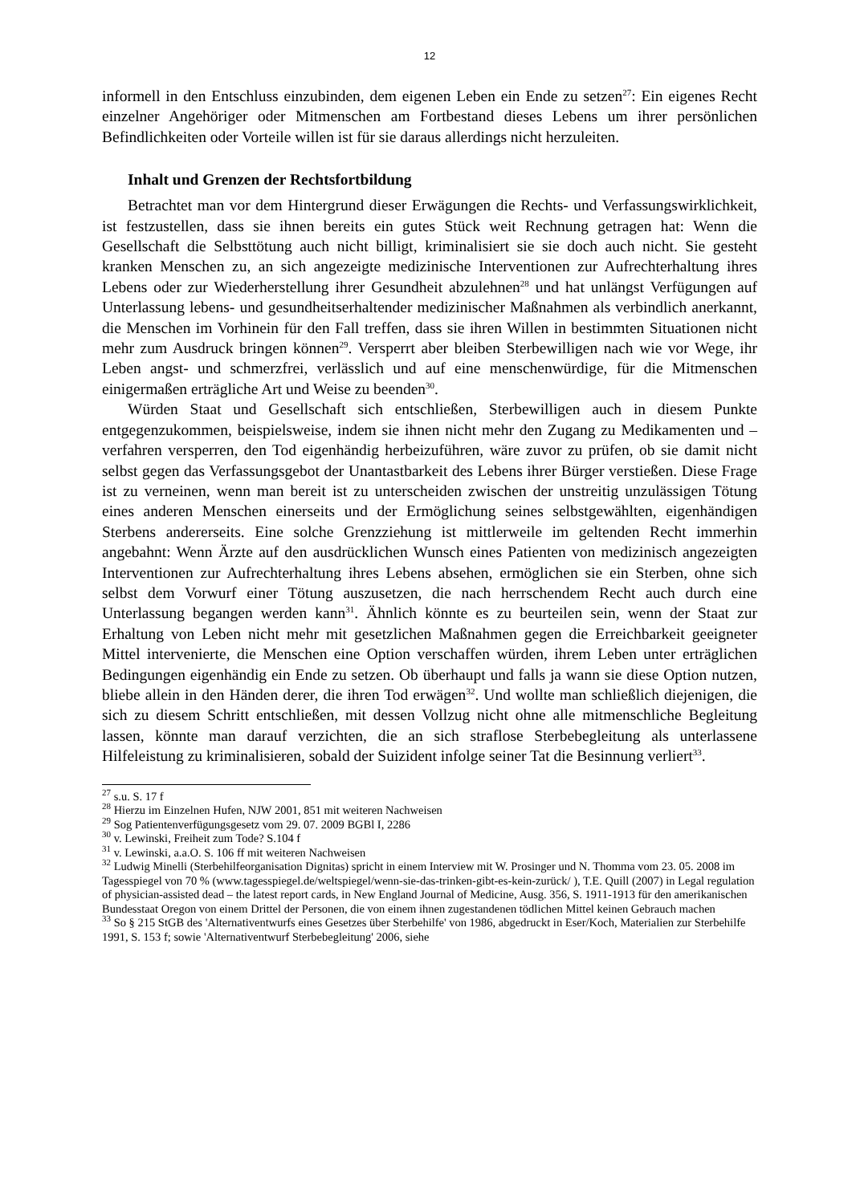12
informell in den Entschluss einzubinden, dem eigenen Leben ein Ende zu setzen<sup>27</sup>: Ein eigenes Recht einzelner Angehöriger oder Mitmenschen am Fortbestand dieses Lebens um ihrer persönlichen Befindlichkeiten oder Vorteile willen ist für sie daraus allerdings nicht herzuleiten.
Inhalt und Grenzen der Rechtsfortbildung
Betrachtet man vor dem Hintergrund dieser Erwägungen die Rechts- und Verfassungswirklichkeit, ist festzustellen, dass sie ihnen bereits ein gutes Stück weit Rechnung getragen hat: Wenn die Gesellschaft die Selbsttötung auch nicht billigt, kriminalisiert sie sie doch auch nicht. Sie gesteht kranken Menschen zu, an sich angezeigte medizinische Interventionen zur Aufrechterhaltung ihres Lebens oder zur Wiederherstellung ihrer Gesundheit abzulehnen<sup>28</sup> und hat unlängst Verfügungen auf Unterlassung lebens- und gesundheitserhaltender medizinischer Maßnahmen als verbindlich anerkannt, die Menschen im Vorhinein für den Fall treffen, dass sie ihren Willen in bestimmten Situationen nicht mehr zum Ausdruck bringen können<sup>29</sup>. Versperrt aber bleiben Sterbewilligen nach wie vor Wege, ihr Leben angst- und schmerzfrei, verlässlich und auf eine menschenwürdige, für die Mitmenschen einigermaßen erträgliche Art und Weise zu beenden<sup>30</sup>.
Würden Staat und Gesellschaft sich entschließen, Sterbewilligen auch in diesem Punkte entgegenzukommen, beispielsweise, indem sie ihnen nicht mehr den Zugang zu Medikamenten und –verfahren versperren, den Tod eigenhändig herbeizuführen, wäre zuvor zu prüfen, ob sie damit nicht selbst gegen das Verfassungsgebot der Unantastbarkeit des Lebens ihrer Bürger verstießen. Diese Frage ist zu verneinen, wenn man bereit ist zu unterscheiden zwischen der unstreitig unzulässigen Tötung eines anderen Menschen einerseits und der Ermöglichung seines selbstgewählten, eigenhändigen Sterbens andererseits. Eine solche Grenzziehung ist mittlerweile im geltenden Recht immerhin angebahnt: Wenn Ärzte auf den ausdrücklichen Wunsch eines Patienten von medizinisch angezeigten Interventionen zur Aufrechterhaltung ihres Lebens absehen, ermöglichen sie ein Sterben, ohne sich selbst dem Vorwurf einer Tötung auszusetzen, die nach herrschendem Recht auch durch eine Unterlassung begangen werden kann<sup>31</sup>. Ähnlich könnte es zu beurteilen sein, wenn der Staat zur Erhaltung von Leben nicht mehr mit gesetzlichen Maßnahmen gegen die Erreichbarkeit geeigneter Mittel intervenierte, die Menschen eine Option verschaffen würden, ihrem Leben unter erträglichen Bedingungen eigenhändig ein Ende zu setzen. Ob überhaupt und falls ja wann sie diese Option nutzen, bliebe allein in den Händen derer, die ihren Tod erwägen<sup>32</sup>. Und wollte man schließlich diejenigen, die sich zu diesem Schritt entschließen, mit dessen Vollzug nicht ohne alle mitmenschliche Begleitung lassen, könnte man darauf verzichten, die an sich straflose Sterbebegleitung als unterlassene Hilfeleistung zu kriminalisieren, sobald der Suizident infolge seiner Tat die Besinnung verliert<sup>33</sup>.
<sup>27</sup> s.u. S. 17 f
<sup>28</sup> Hierzu im Einzelnen Hufen, NJW 2001, 851 mit weiteren Nachweisen
<sup>29</sup> Sog Patientenverfügungsgesetz vom 29. 07. 2009 BGBl I, 2286
<sup>30</sup> v. Lewinski, Freiheit zum Tode? S.104 f
<sup>31</sup> v. Lewinski, a.a.O. S. 106 ff mit weiteren Nachweisen
<sup>32</sup> Ludwig Minelli (Sterbehilfeorganisation Dignitas) spricht in einem Interview mit W. Prosinger und N. Thomma vom 23. 05. 2008 im Tagesspiegel von 70 % (www.tagesspiegel.de/weltspiegel/wenn-sie-das-trinken-gibt-es-kein-zurück/ ), T.E. Quill (2007) in Legal regulation of physician-assisted dead – the latest report cards, in New England Journal of Medicine, Ausg. 356, S. 1911-1913 für den amerikanischen Bundesstaat Oregon von einem Drittel der Personen, die von einem ihnen zugestandenen tödlichen Mittel keinen Gebrauch machen
<sup>33</sup> So § 215 StGB des 'Alternativentwurfs eines Gesetzes über Sterbehilfe' von 1986, abgedruckt in Eser/Koch, Materialien zur Sterbehilfe 1991, S. 153 f; sowie 'Alternativentwurf Sterbebegleitung' 2006, siehe